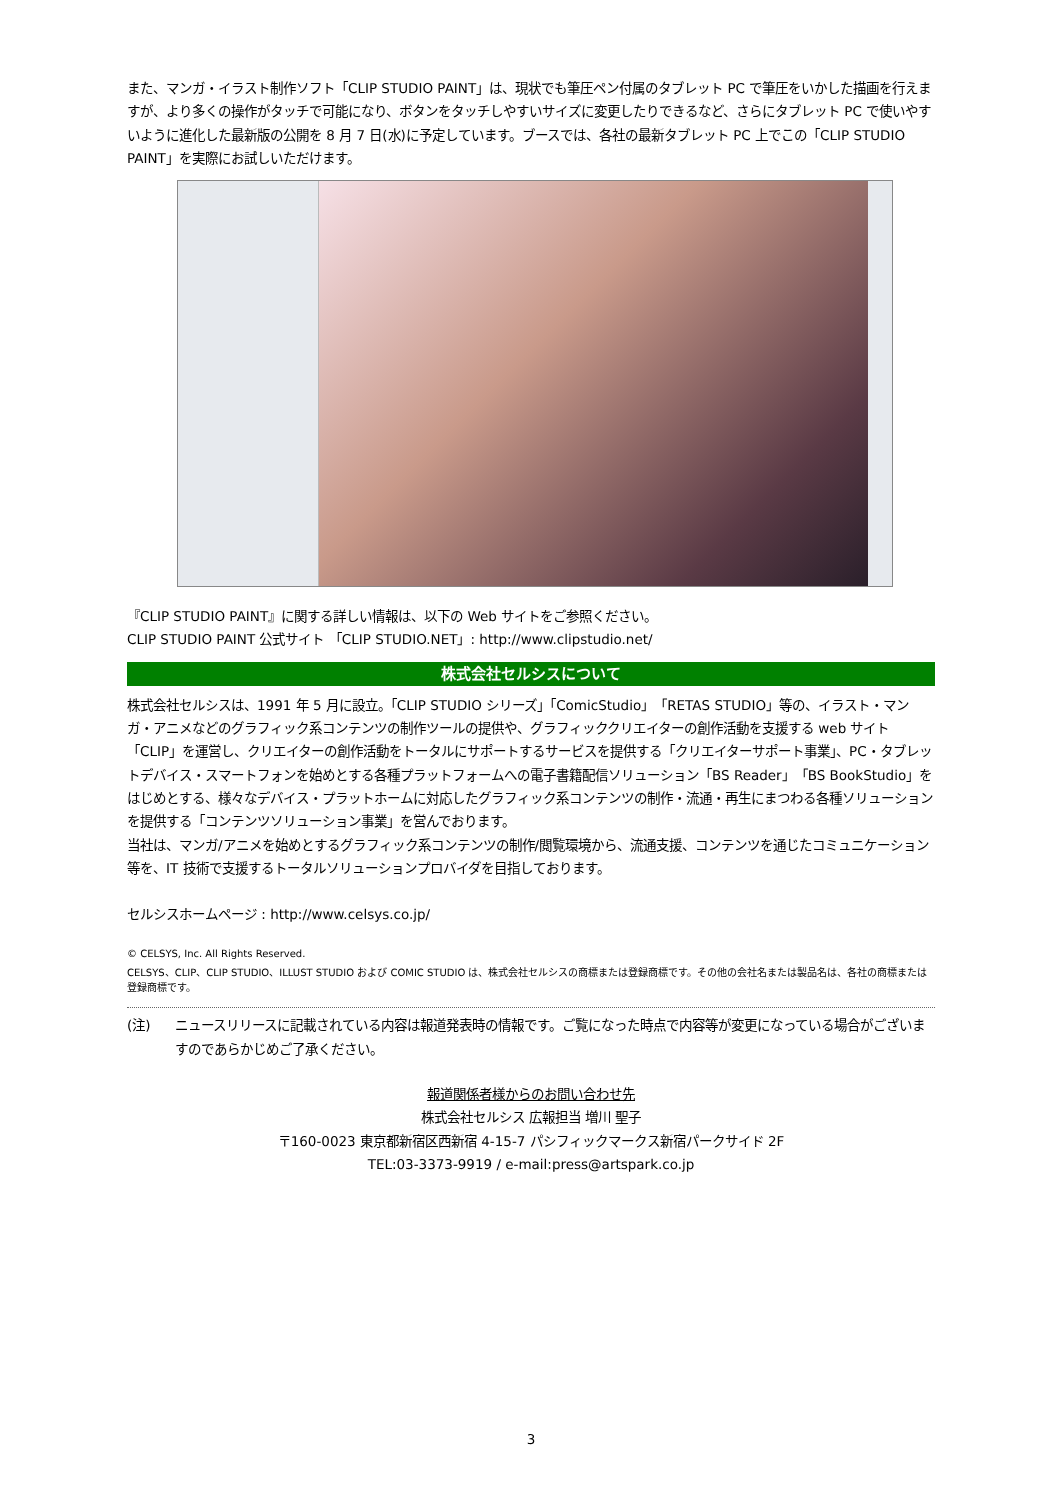また、マンガ・イラスト制作ソフト「CLIP STUDIO PAINT」は、現状でも筆圧ペン付属のタブレット PC で筆圧をいかした描画を行えますが、より多くの操作がタッチで可能になり、ボタンをタッチしやすいサイズに変更したりできるなど、さらにタブレット PC で使いやすいように進化した最新版の公開を 8 月 7 日(水)に予定しています。ブースでは、各社の最新タブレット PC 上でこの「CLIP STUDIO PAINT」を実際にお試しいただけます。
『CLIP STUDIO PAINT』に関する詳しい情報は、以下の Web サイトをご参照ください。
CLIP STUDIO PAINT 公式サイト 「CLIP STUDIO.NET」: http://www.clipstudio.net/
株式会社セルシスについて
株式会社セルシスは、1991 年 5 月に設立。「CLIP STUDIO シリーズ」「ComicStudio」「RETAS STUDIO」等の、イラスト・マンガ・アニメなどのグラフィック系コンテンツの制作ツールの提供や、グラフィッククリエイターの創作活動を支援する web サイト「CLIP」を運営し、クリエイターの創作活動をトータルにサポートするサービスを提供する「クリエイターサポート事業」、PC・タブレットデバイス・スマートフォンを始めとする各種プラットフォームへの電子書籍配信ソリューション「BS Reader」「BS BookStudio」をはじめとする、様々なデバイス・プラットホームに対応したグラフィック系コンテンツの制作・流通・再生にまつわる各種ソリューションを提供する「コンテンツソリューション事業」を営んでおります。
当社は、マンガ/アニメを始めとするグラフィック系コンテンツの制作/閲覧環境から、流通支援、コンテンツを通じたコミュニケーション等を、IT 技術で支援するトータルソリューションプロバイダを目指しております。
セルシスホームページ : http://www.celsys.co.jp/
© CELSYS, Inc. All Rights Reserved.
CELSYS、CLIP、CLIP STUDIO、ILLUST STUDIO および COMIC STUDIO は、株式会社セルシスの商標または登録商標です。その他の会社名または製品名は、各社の商標または登録商標です。
(注) ニュースリリースに記載されている内容は報道発表時の情報です。ご覧になった時点で内容等が変更になっている場合がございますのであらかじめご了承ください。
報道関係者様からのお問い合わせ先
株式会社セルシス 広報担当 増川 聖子
〒160-0023 東京都新宿区西新宿 4-15-7 パシフィックマークス新宿パークサイド 2F
TEL:03-3373-9919 / e-mail:press@artspark.co.jp
3